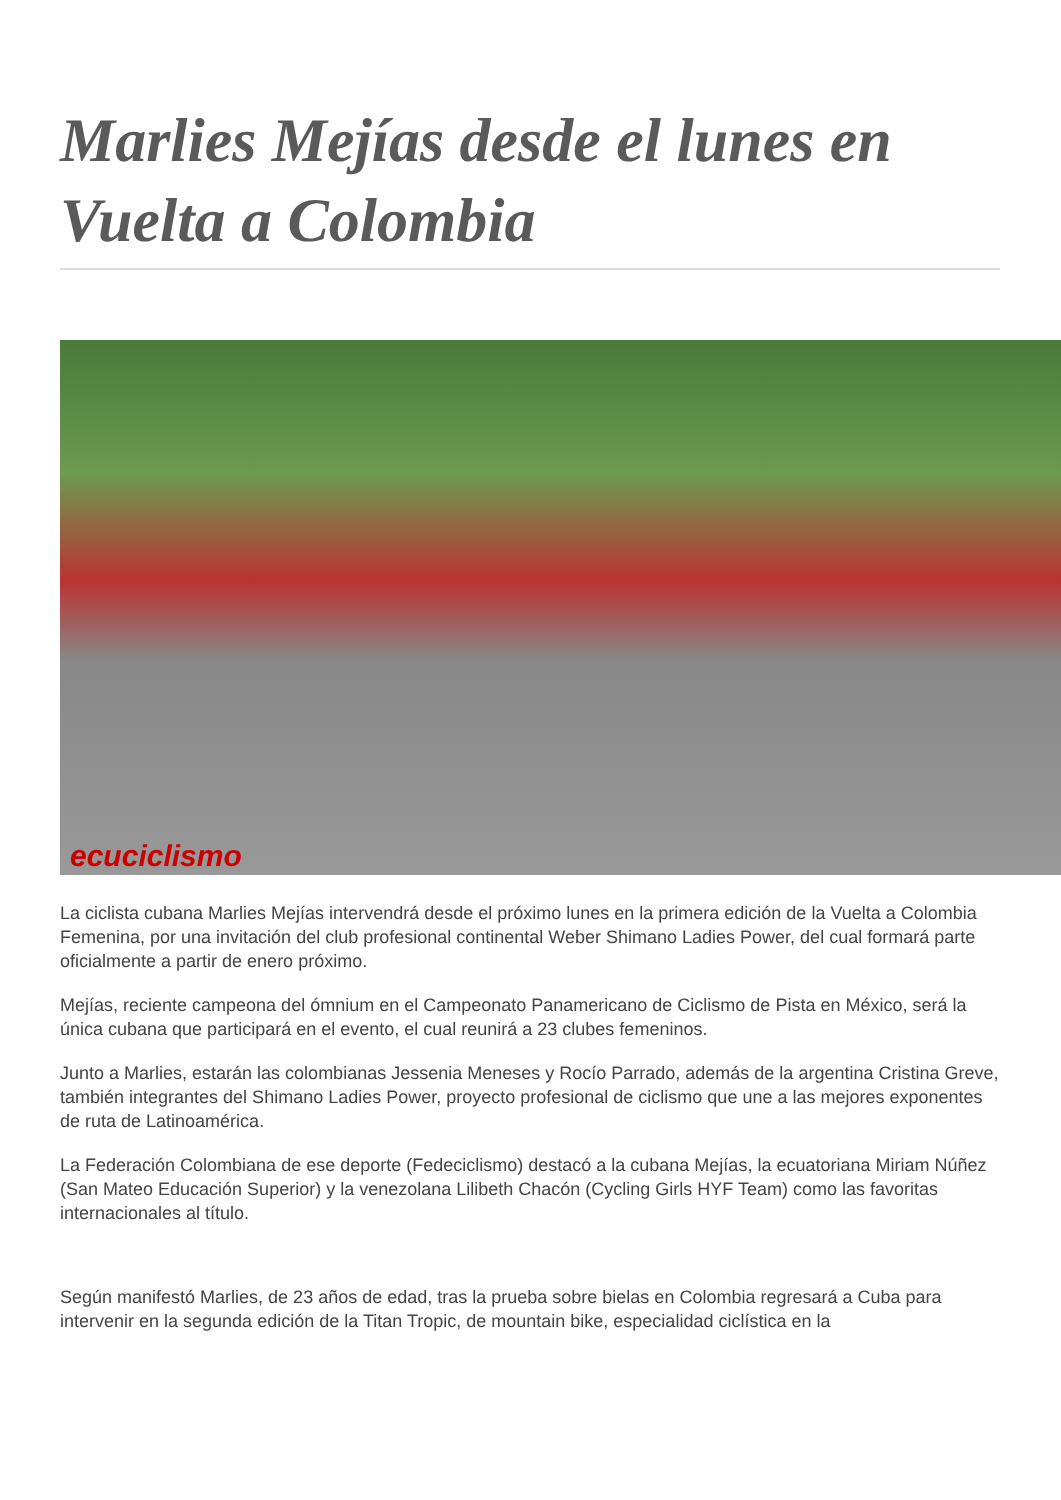Marlies Mejías desde el lunes en Vuelta a Colombia
ecuciclismo
La ciclista cubana Marlies Mejías intervendrá desde el próximo lunes en la primera edición de la Vuelta a Colombia Femenina, por una invitación del club profesional continental Weber Shimano Ladies Power, del cual formará parte oficialmente a partir de enero próximo.
Mejías, reciente campeona del ómnium en el Campeonato Panamericano de Ciclismo de Pista en México, será la única cubana que participará en el evento, el cual reunirá a 23 clubes femeninos.
Junto a Marlies, estarán las colombianas Jessenia Meneses y Rocío Parrado, además de la argentina Cristina Greve, también integrantes del Shimano Ladies Power, proyecto profesional de ciclismo que une a las mejores exponentes de ruta de Latinoamérica.
La Federación Colombiana de ese deporte (Fedeciclismo) destacó a la cubana Mejías, la ecuatoriana Miriam Núñez (San Mateo Educación Superior) y la venezolana Lilibeth Chacón (Cycling Girls HYF Team) como las favoritas internacionales al título.
Según manifestó Marlies, de 23 años de edad, tras la prueba sobre bielas en Colombia regresará a Cuba para intervenir en la segunda edición de la Titan Tropic, de mountain bike, especialidad ciclística en la